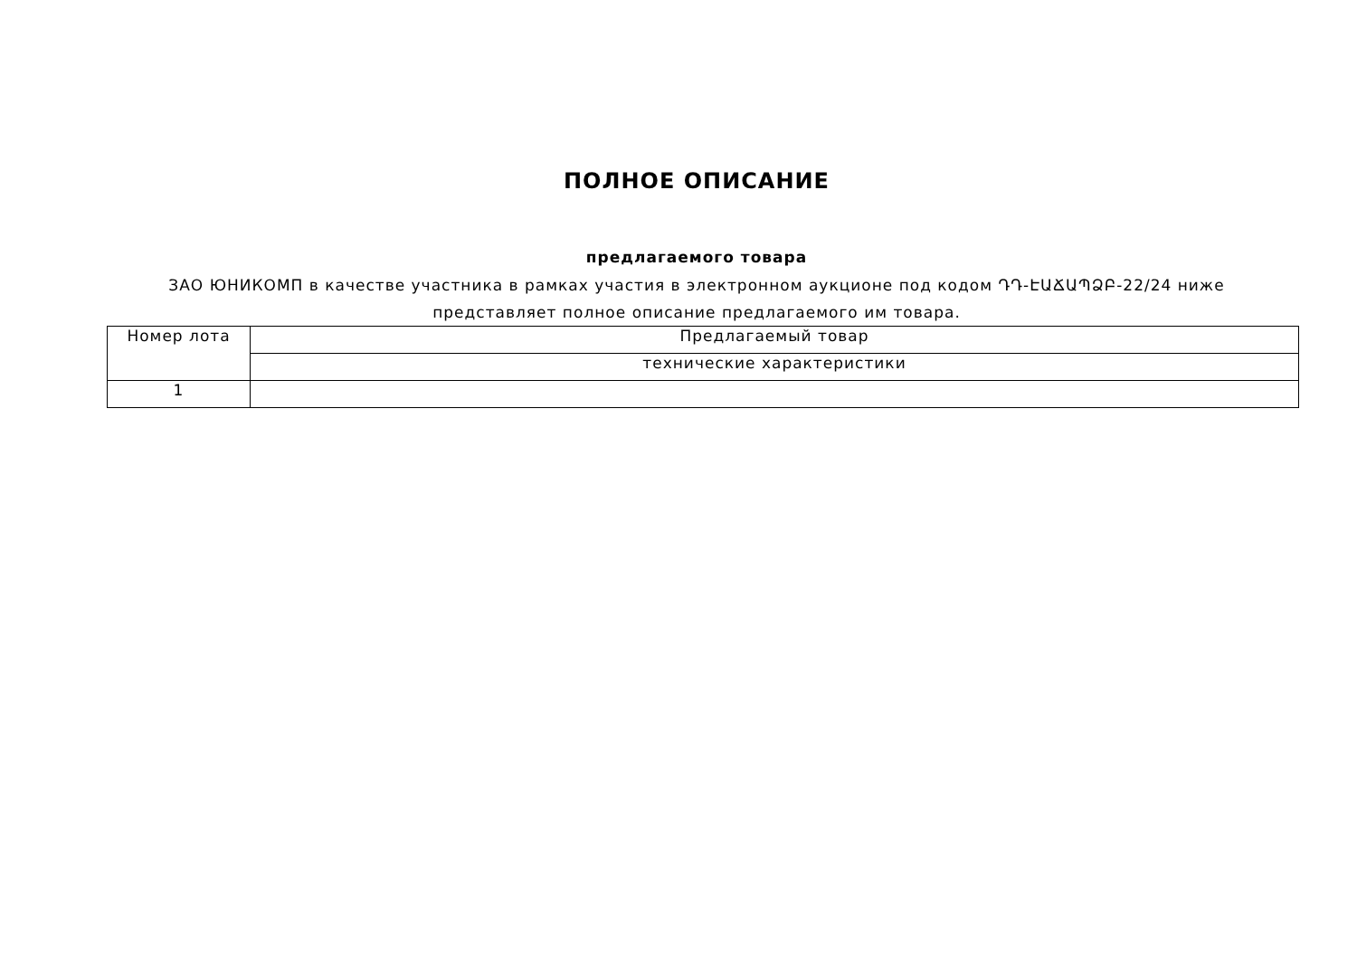ПОЛНОЕ ОПИСАНИЕ
предлагаемого товара
ЗАО ЮНИКОМП в качестве участника в рамках участия в электронном аукционе под кодом ԴԴ-ԷԱՃԱՊՁԲ-22/24 ниже представляет полное описание предлагаемого им товара.
| Номер лота | Предлагаемый товар |
| | технические характеристики |
| 1 | |